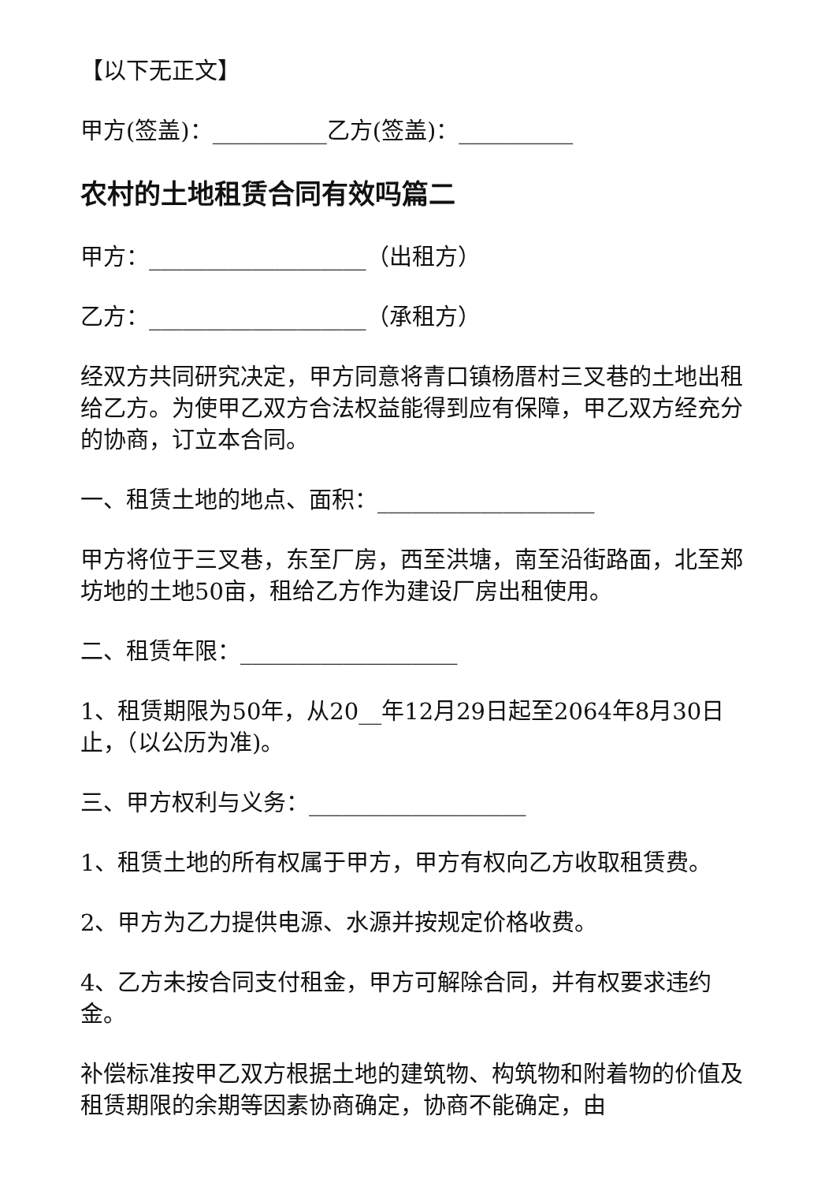【以下无正文】
甲方(签盖)：__________乙方(签盖)：__________
农村的土地租赁合同有效吗篇二
甲方：___________________（出租方）
乙方：___________________（承租方）
经双方共同研究决定，甲方同意将青口镇杨厝村三叉巷的土地出租给乙方。为使甲乙双方合法权益能得到应有保障，甲乙双方经充分的协商，订立本合同。
一、租赁土地的地点、面积：___________________
甲方将位于三叉巷，东至厂房，西至洪塘，南至沿街路面，北至郑坊地的土地50亩，租给乙方作为建设厂房出租使用。
二、租赁年限：___________________
1、租赁期限为50年，从20__年12月29日起至2064年8月30日止，（以公历为准)。
三、甲方权利与义务：___________________
1、租赁土地的所有权属于甲方，甲方有权向乙方收取租赁费。
2、甲方为乙力提供电源、水源并按规定价格收费。
4、乙方未按合同支付租金，甲方可解除合同，并有权要求违约金。
补偿标准按甲乙双方根据土地的建筑物、构筑物和附着物的价值及租赁期限的余期等因素协商确定，协商不能确定，由